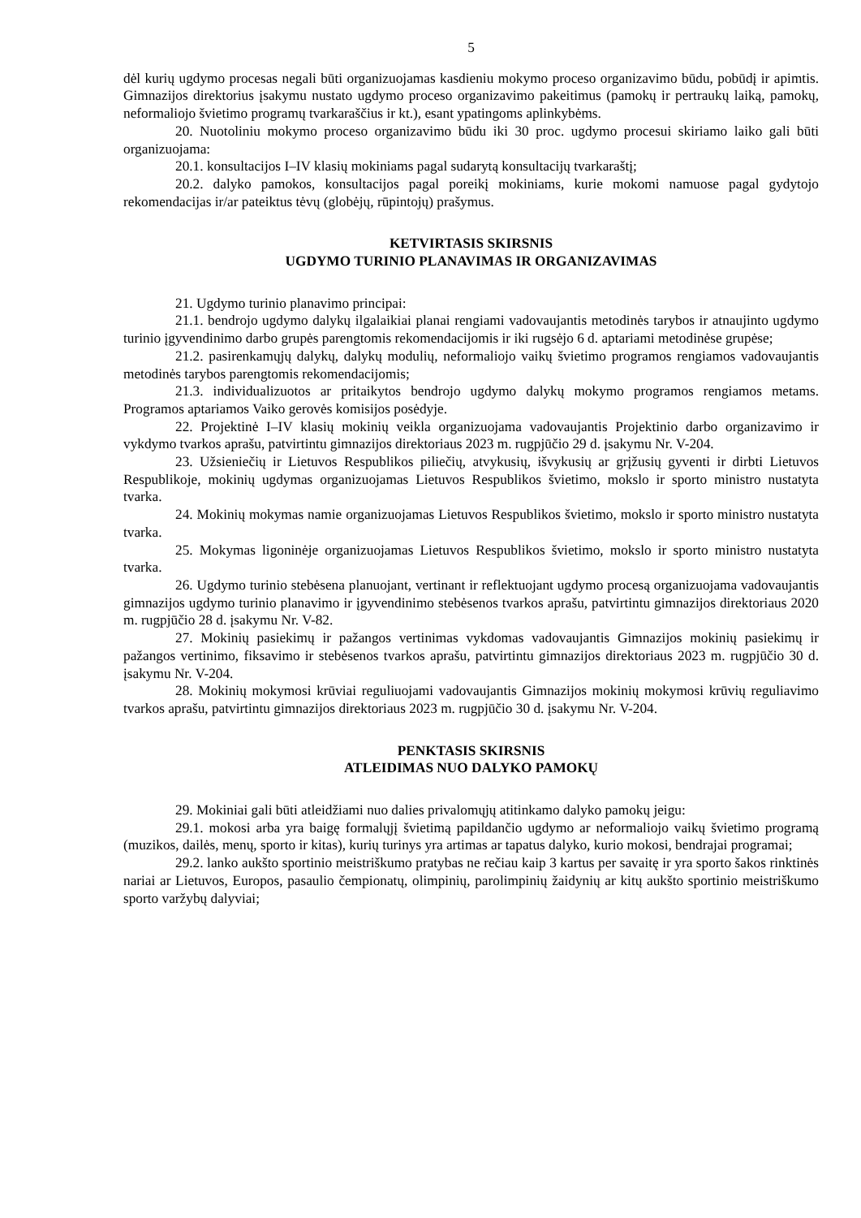5
dėl kurių ugdymo procesas negali būti organizuojamas kasdieniu mokymo proceso organizavimo būdu, pobūdį ir apimtis. Gimnazijos direktorius įsakymu nustato ugdymo proceso organizavimo pakeitimus (pamokų ir pertraukų laiką, pamokų, neformaliojo švietimo programų tvarkaraščius ir kt.), esant ypatingoms aplinkybėms.
20. Nuotoliniu mokymo proceso organizavimo būdu iki 30 proc. ugdymo procesui skiriamo laiko gali būti organizuojama:
20.1. konsultacijos I–IV klasių mokiniams pagal sudarytą konsultacijų tvarkaraštį;
20.2. dalyko pamokos, konsultacijos pagal poreikį mokiniams, kurie mokomi namuose pagal gydytojo rekomendacijas ir/ar pateiktus tėvų (globėjų, rūpintojų) prašymus.
KETVIRTASIS SKIRSNIS
UGDYMO TURINIO PLANAVIMAS IR ORGANIZAVIMAS
21. Ugdymo turinio planavimo principai:
21.1. bendrojo ugdymo dalykų ilgalaikiai planai rengiami vadovaujantis metodinės tarybos ir atnaujinto ugdymo turinio įgyvendinimo darbo grupės parengtomis rekomendacijomis ir iki rugsėjo 6 d. aptariami metodinėse grupėse;
21.2. pasirenkamųjų dalykų, dalykų modulių, neformaliojo vaikų švietimo programos rengiamos vadovaujantis metodinės tarybos parengtomis rekomendacijomis;
21.3. individualizuotos ar pritaikytos bendrojo ugdymo dalykų mokymo programos rengiamos metams. Programos aptariamos Vaiko gerovės komisijos posėdyje.
22. Projektinė I–IV klasių mokinių veikla organizuojama vadovaujantis Projektinio darbo organizavimo ir vykdymo tvarkos aprašu, patvirtintu gimnazijos direktoriaus 2023 m. rugpjūčio 29 d. įsakymu Nr. V-204.
23. Užsieniečių ir Lietuvos Respublikos piliečių, atvykusių, išvykusių ar grįžusių gyventi ir dirbti Lietuvos Respublikoje, mokinių ugdymas organizuojamas Lietuvos Respublikos švietimo, mokslo ir sporto ministro nustatyta tvarka.
24. Mokinių mokymas namie organizuojamas Lietuvos Respublikos švietimo, mokslo ir sporto ministro nustatyta tvarka.
25. Mokymas ligoninėje organizuojamas Lietuvos Respublikos švietimo, mokslo ir sporto ministro nustatyta tvarka.
26. Ugdymo turinio stebėsena planuojant, vertinant ir reflektuojant ugdymo procesą organizuojama vadovaujantis gimnazijos ugdymo turinio planavimo ir įgyvendinimo stebėsenos tvarkos aprašu, patvirtintu gimnazijos direktoriaus 2020 m. rugpjūčio 28 d. įsakymu Nr. V-82.
27. Mokinių pasiekimų ir pažangos vertinimas vykdomas vadovaujantis Gimnazijos mokinių pasiekimų ir pažangos vertinimo, fiksavimo ir stebėsenos tvarkos aprašu, patvirtintu gimnazijos direktoriaus 2023 m. rugpjūčio 30 d. įsakymu Nr. V-204.
28. Mokinių mokymosi krūviai reguliuojami vadovaujantis Gimnazijos mokinių mokymosi krūvių reguliavimo tvarkos aprašu, patvirtintu gimnazijos direktoriaus 2023 m. rugpjūčio 30 d. įsakymu Nr. V-204.
PENKTASIS SKIRSNIS
ATLEIDIMAS NUO DALYKO PAMOKŲ
29. Mokiniai gali būti atleidžiami nuo dalies privalomųjų atitinkamo dalyko pamokų jeigu:
29.1. mokosi arba yra baigę formalųjį švietimą papildančio ugdymo ar neformaliojo vaikų švietimo programą (muzikos, dailės, menų, sporto ir kitas), kurių turinys yra artimas ar tapatus dalyko, kurio mokosi, bendrajai programai;
29.2. lanko aukšto sportinio meistriškumo pratybas ne rečiau kaip 3 kartus per savaitę ir yra sporto šakos rinktinės nariai ar Lietuvos, Europos, pasaulio čempionatų, olimpinių, parolimpinių žaidynių ar kitų aukšto sportinio meistriškumo sporto varžybų dalyviai;